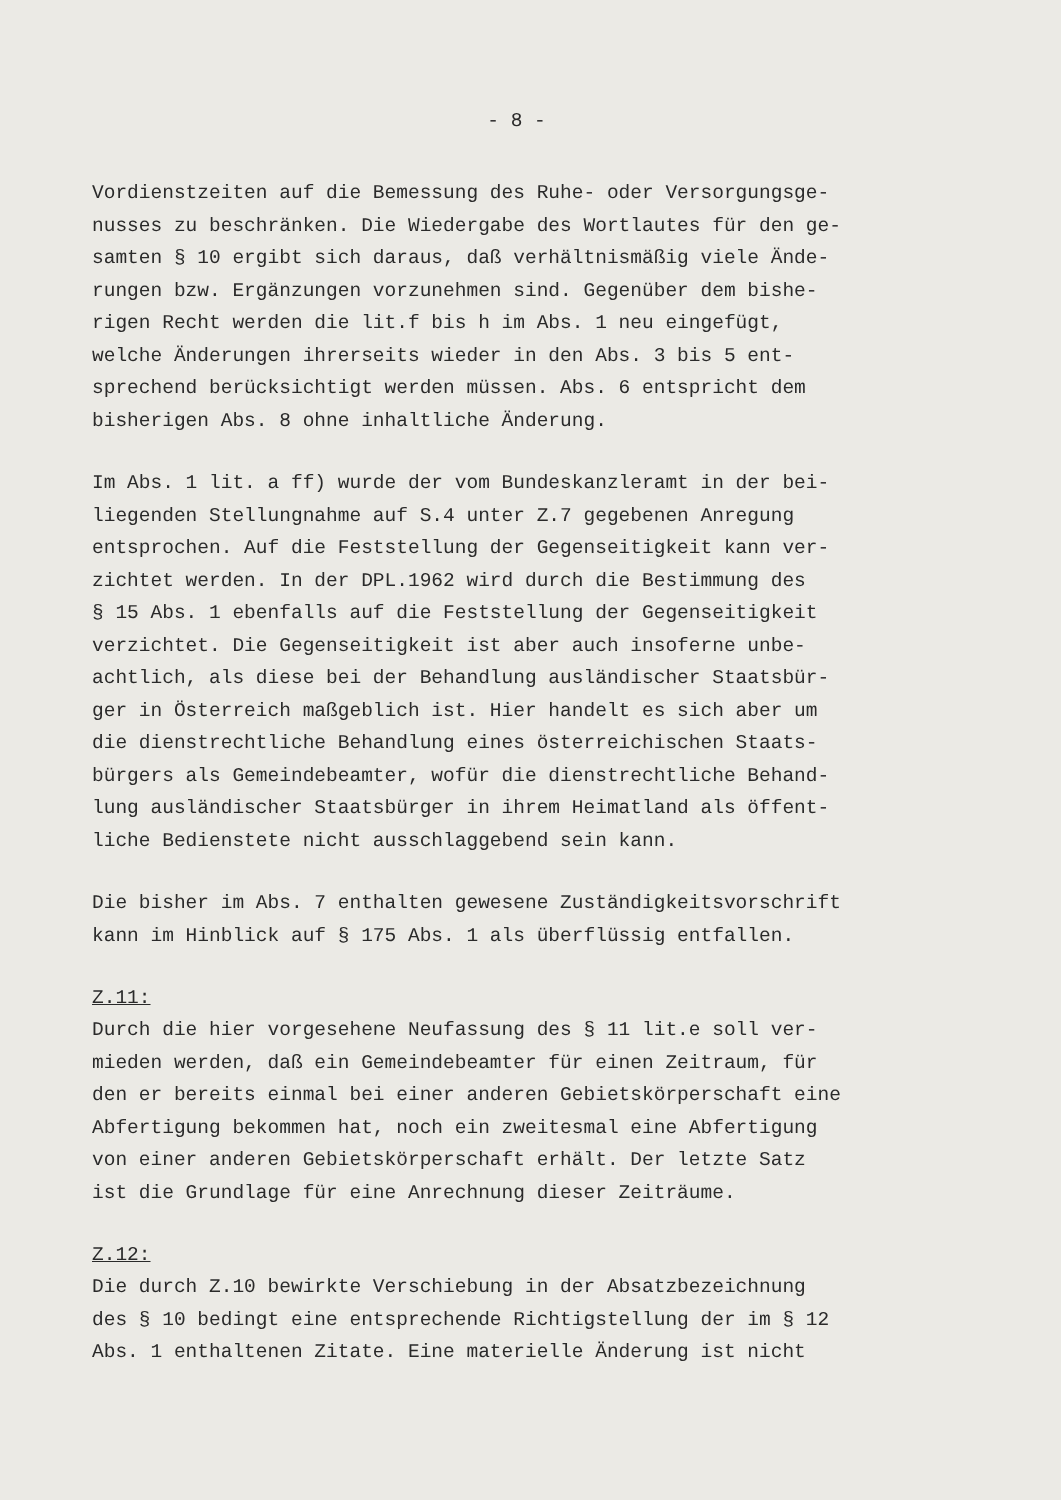- 8 -
Vordienstzeiten auf die Bemessung des Ruhe- oder Versorgungsge- nusses zu beschränken. Die Wiedergabe des Wortlautes für den ge- samten § 10 ergibt sich daraus, daß verhältnismäßig viele Ände- rungen bzw. Ergänzungen vorzunehmen sind. Gegenüber dem bishe- rigen Recht werden die lit.f bis h im Abs. 1 neu eingefügt, welche Änderungen ihrerseits wieder in den Abs. 3 bis 5 ent- sprechend berücksichtigt werden müssen. Abs. 6 entspricht dem bisherigen Abs. 8 ohne inhaltliche Änderung.
Im Abs. 1 lit. a ff) wurde der vom Bundeskanzleramt in der bei- liegenden Stellungnahme auf S.4 unter Z.7 gegebenen Anregung entsprochen. Auf die Feststellung der Gegenseitigkeit kann ver- zichtet werden. In der DPL.1962 wird durch die Bestimmung des § 15 Abs. 1 ebenfalls auf die Feststellung der Gegenseitigkeit verzichtet. Die Gegenseitigkeit ist aber auch insoferne unbe- achtlich, als diese bei der Behandlung ausländischer Staatsbür- ger in Österreich maßgeblich ist. Hier handelt es sich aber um die dienstrechtliche Behandlung eines österreichischen Staats- bürgers als Gemeindebeamter, wofür die dienstrechtliche Behand- lung ausländischer Staatsbürger in ihrem Heimatland als öffent- liche Bedienstete nicht ausschlaggebend sein kann.
Die bisher im Abs. 7 enthalten gewesene Zuständigkeitsvorschrift kann im Hinblick auf § 175 Abs. 1 als überflüssig entfallen.
Z.11:
Durch die hier vorgesehene Neufassung des § 11 lit.e soll ver- mieden werden, daß ein Gemeindebeamter für einen Zeitraum, für den er bereits einmal bei einer anderen Gebietskörperschaft eine Abfertigung bekommen hat, noch ein zweitesmal eine Abfertigung von einer anderen Gebietskörperschaft erhält. Der letzte Satz ist die Grundlage für eine Anrechnung dieser Zeiträume.
Z.12:
Die durch Z.10 bewirkte Verschiebung in der Absatzbezeichnung des § 10 bedingt eine entsprechende Richtigstellung der im § 12 Abs. 1 enthaltenen Zitate. Eine materielle Änderung ist nicht